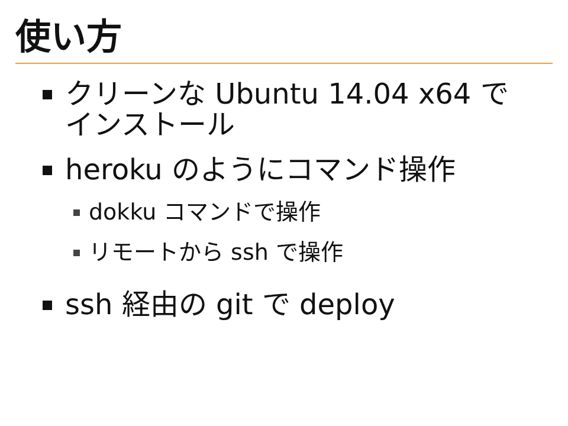使い方
クリーンな Ubuntu 14.04 x64 でインストール
heroku のようにコマンド操作
dokku コマンドで操作
リモートから ssh で操作
ssh 経由の git で deploy